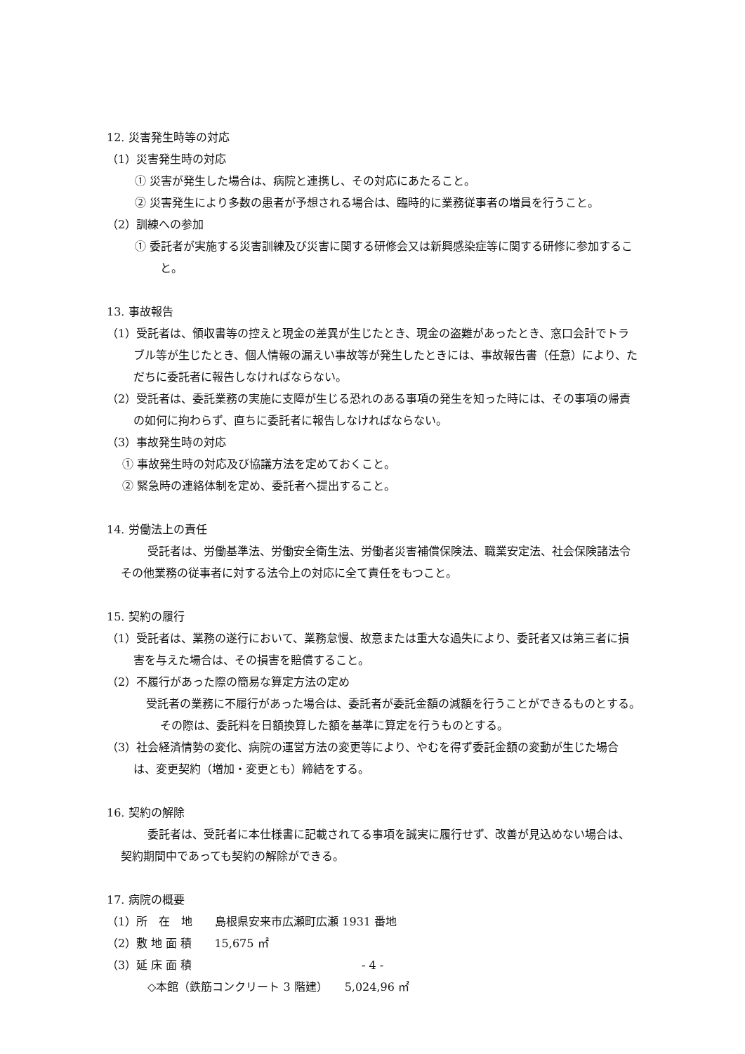12. 災害発生時等の対応
（1）災害発生時の対応
① 災害が発生した場合は、病院と連携し、その対応にあたること。
② 災害発生により多数の患者が予想される場合は、臨時的に業務従事者の増員を行うこと。
（2）訓練への参加
① 委託者が実施する災害訓練及び災害に関する研修会又は新興感染症等に関する研修に参加すること。
13. 事故報告
（1）受託者は、領収書等の控えと現金の差異が生じたとき、現金の盗難があったとき、窓口会計でトラブル等が生じたとき、個人情報の漏えい事故等が発生したときには、事故報告書（任意）により、ただちに委託者に報告しなければならない。
（2）受託者は、委託業務の実施に支障が生じる恐れのある事項の発生を知った時には、その事項の帰責の如何に拘わらず、直ちに委託者に報告しなければならない。
（3）事故発生時の対応
① 事故発生時の対応及び協議方法を定めておくこと。
② 緊急時の連絡体制を定め、委託者へ提出すること。
14. 労働法上の責任
受託者は、労働基準法、労働安全衛生法、労働者災害補償保険法、職業安定法、社会保険諸法令その他業務の従事者に対する法令上の対応に全て責任をもつこと。
15. 契約の履行
（1）受託者は、業務の遂行において、業務怠慢、故意または重大な過失により、委託者又は第三者に損害を与えた場合は、その損害を賠償すること。
（2）不履行があった際の簡易な算定方法の定め
受託者の業務に不履行があった場合は、委託者が委託金額の減額を行うことができるものとする。その際は、委託料を日額換算した額を基準に算定を行うものとする。
（3）社会経済情勢の変化、病院の運営方法の変更等により、やむを得ず委託金額の変動が生じた場合は、変更契約（増加・変更とも）締結をする。
16. 契約の解除
委託者は、受託者に本仕様書に記載されてる事項を誠実に履行せず、改善が見込めない場合は、契約期間中であっても契約の解除ができる。
17. 病院の概要
（1）所　在　地　　島根県安来市広瀬町広瀬 1931 番地
（2）敷 地 面 積　　15,675 ㎡
（3）延 床 面 積
◇本館（鉄筋コンクリート 3 階建）　　5,024,96 ㎡
- 4 -